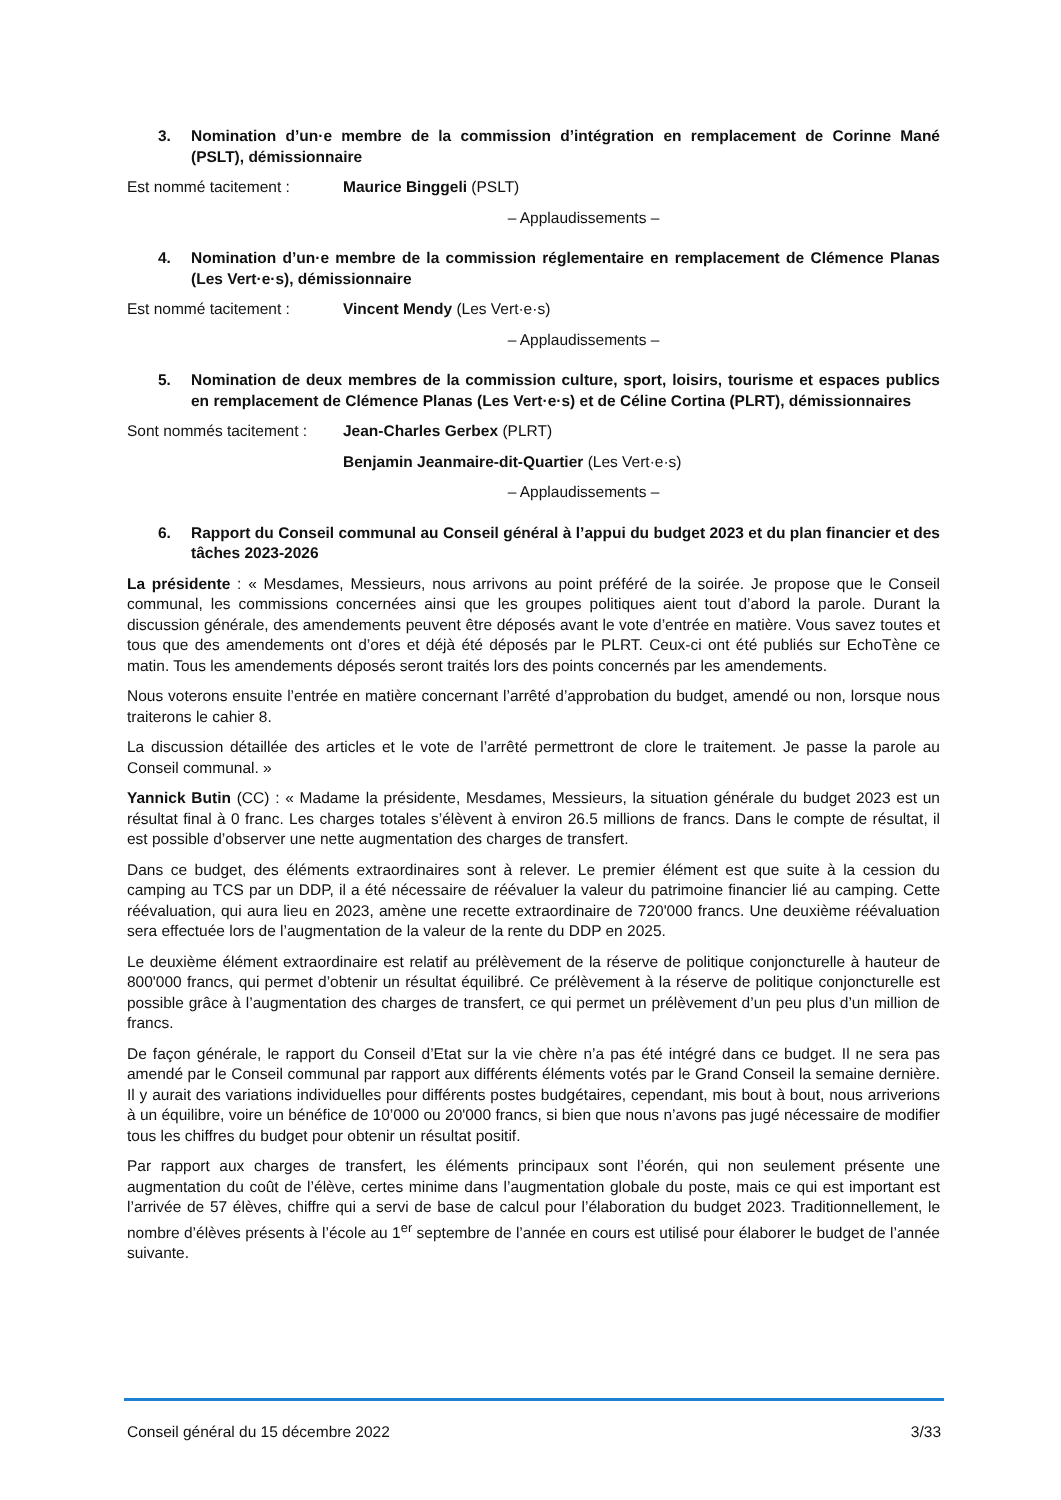3. Nomination d’un·e membre de la commission d’intégration en remplacement de Corinne Mané (PSLT), démissionnaire
Est nommé tacitement : Maurice Binggeli (PSLT)
– Applaudissements –
4. Nomination d’un·e membre de la commission réglementaire en remplacement de Clémence Planas (Les Vert·e·s), démissionnaire
Est nommé tacitement : Vincent Mendy (Les Vert·e·s)
– Applaudissements –
5. Nomination de deux membres de la commission culture, sport, loisirs, tourisme et espaces publics en remplacement de Clémence Planas (Les Vert·e·s) et de Céline Cortina (PLRT), démissionnaires
Sont nommés tacitement : Jean-Charles Gerbex (PLRT)
Benjamin Jeanmaire-dit-Quartier (Les Vert·e·s)
– Applaudissements –
6. Rapport du Conseil communal au Conseil général à l’appui du budget 2023 et du plan financier et des tâches 2023-2026
La présidente : « Mesdames, Messieurs, nous arrivons au point préféré de la soirée. Je propose que le Conseil communal, les commissions concernées ainsi que les groupes politiques aient tout d’abord la parole. Durant la discussion générale, des amendements peuvent être déposés avant le vote d’entrée en matière. Vous savez toutes et tous que des amendements ont d’ores et déjà été déposés par le PLRT. Ceux-ci ont été publiés sur EchoTène ce matin. Tous les amendements déposés seront traités lors des points concernés par les amendements.
Nous voterons ensuite l’entrée en matière concernant l’arrêté d’approbation du budget, amendé ou non, lorsque nous traiterons le cahier 8.
La discussion détaillée des articles et le vote de l’arrêté permettront de clore le traitement. Je passe la parole au Conseil communal. »
Yannick Butin (CC) : « Madame la présidente, Mesdames, Messieurs, la situation générale du budget 2023 est un résultat final à 0 franc. Les charges totales s’élèvent à environ 26.5 millions de francs. Dans le compte de résultat, il est possible d’observer une nette augmentation des charges de transfert.
Dans ce budget, des éléments extraordinaires sont à relever. Le premier élément est que suite à la cession du camping au TCS par un DDP, il a été nécessaire de réévaluer la valeur du patrimoine financier lié au camping. Cette réévaluation, qui aura lieu en 2023, amène une recette extraordinaire de 720'000 francs. Une deuxième réévaluation sera effectuée lors de l’augmentation de la valeur de la rente du DDP en 2025.
Le deuxième élément extraordinaire est relatif au prélèvement de la réserve de politique conjoncturelle à hauteur de 800'000 francs, qui permet d’obtenir un résultat équilibré. Ce prélèvement à la réserve de politique conjoncturelle est possible grâce à l’augmentation des charges de transfert, ce qui permet un prélèvement d’un peu plus d’un million de francs.
De façon générale, le rapport du Conseil d’Etat sur la vie chère n’a pas été intégré dans ce budget. Il ne sera pas amendé par le Conseil communal par rapport aux différents éléments votés par le Grand Conseil la semaine dernière. Il y aurait des variations individuelles pour différents postes budgétaires, cependant, mis bout à bout, nous arriverions à un équilibre, voire un bénéfice de 10’000 ou 20'000 francs, si bien que nous n’avons pas jugé nécessaire de modifier tous les chiffres du budget pour obtenir un résultat positif.
Par rapport aux charges de transfert, les éléments principaux sont l’éorén, qui non seulement présente une augmentation du coût de l’élève, certes minime dans l’augmentation globale du poste, mais ce qui est important est l’arrivée de 57 élèves, chiffre qui a servi de base de calcul pour l’élaboration du budget 2023. Traditionnellement, le nombre d’élèves présents à l’école au 1<sup>er</sup> septembre de l’année en cours est utilisé pour élaborer le budget de l’année suivante.
Conseil général du 15 décembre 2022 3/33